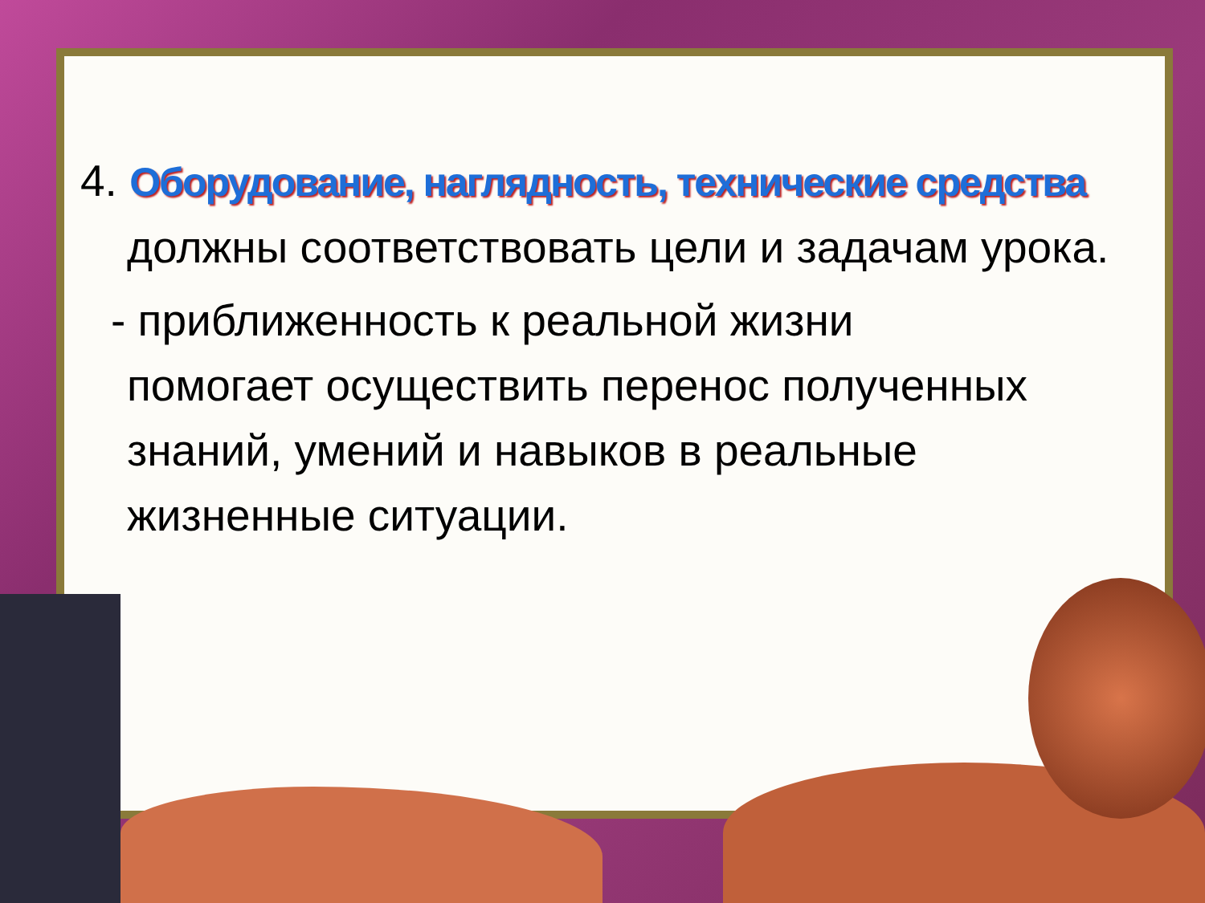4. Оборудование, наглядность, технические средства
должны соответствовать цели и задачам урока.
- приближенность к реальной жизни
помогает осуществить перенос полученных знаний, умений и навыков в реальные жизненные ситуации.